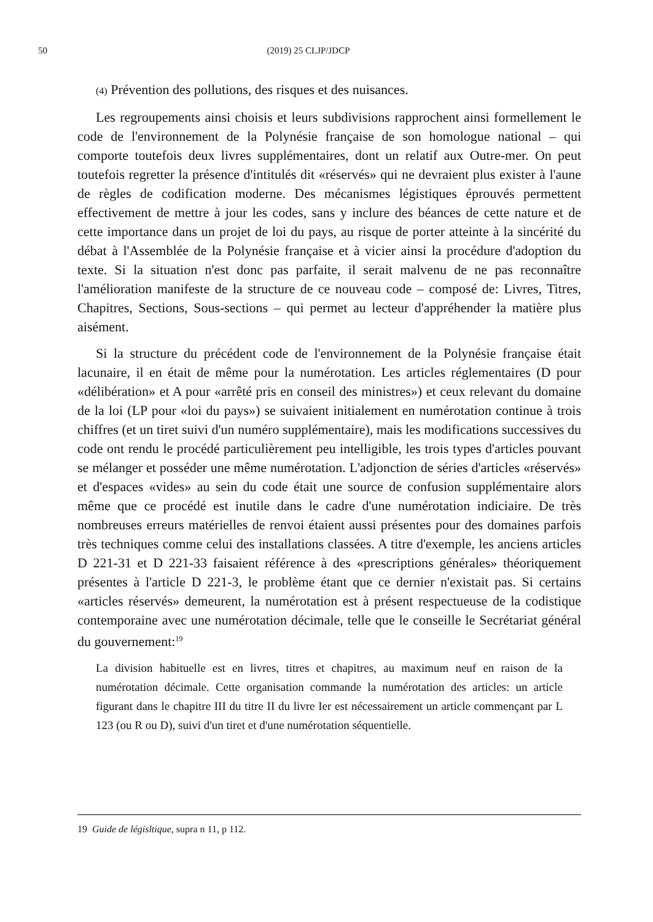50 (2019) 25 CLJP/JDCP
(4) Prévention des pollutions, des risques et des nuisances.
Les regroupements ainsi choisis et leurs subdivisions rapprochent ainsi formellement le code de l'environnement de la Polynésie française de son homologue national – qui comporte toutefois deux livres supplémentaires, dont un relatif aux Outre-mer. On peut toutefois regretter la présence d'intitulés dit «réservés» qui ne devraient plus exister à l'aune de règles de codification moderne. Des mécanismes légistiques éprouvés permettent effectivement de mettre à jour les codes, sans y inclure des béances de cette nature et de cette importance dans un projet de loi du pays, au risque de porter atteinte à la sincérité du débat à l'Assemblée de la Polynésie française et à vicier ainsi la procédure d'adoption du texte. Si la situation n'est donc pas parfaite, il serait malvenu de ne pas reconnaître l'amélioration manifeste de la structure de ce nouveau code – composé de: Livres, Titres, Chapitres, Sections, Sous-sections – qui permet au lecteur d'appréhender la matière plus aisément.
Si la structure du précédent code de l'environnement de la Polynésie française était lacunaire, il en était de même pour la numérotation. Les articles réglementaires (D pour «délibération» et A pour «arrêté pris en conseil des ministres») et ceux relevant du domaine de la loi (LP pour «loi du pays») se suivaient initialement en numérotation continue à trois chiffres (et un tiret suivi d'un numéro supplémentaire), mais les modifications successives du code ont rendu le procédé particulièrement peu intelligible, les trois types d'articles pouvant se mélanger et posséder une même numérotation. L'adjonction de séries d'articles «réservés» et d'espaces «vides» au sein du code était une source de confusion supplémentaire alors même que ce procédé est inutile dans le cadre d'une numérotation indiciaire. De très nombreuses erreurs matérielles de renvoi étaient aussi présentes pour des domaines parfois très techniques comme celui des installations classées. A titre d'exemple, les anciens articles D 221-31 et D 221-33 faisaient référence à des «prescriptions générales» théoriquement présentes à l'article D 221-3, le problème étant que ce dernier n'existait pas. Si certains «articles réservés» demeurent, la numérotation est à présent respectueuse de la codistique contemporaine avec une numérotation décimale, telle que le conseille le Secrétariat général du gouvernement:<sup>19</sup>
La division habituelle est en livres, titres et chapitres, au maximum neuf en raison de la numérotation décimale. Cette organisation commande la numérotation des articles: un article figurant dans le chapitre III du titre II du livre Ier est nécessairement un article commençant par L 123 (ou R ou D), suivi d'un tiret et d'une numérotation séquentielle.
19 Guide de législtique, supra n 11, p 112.